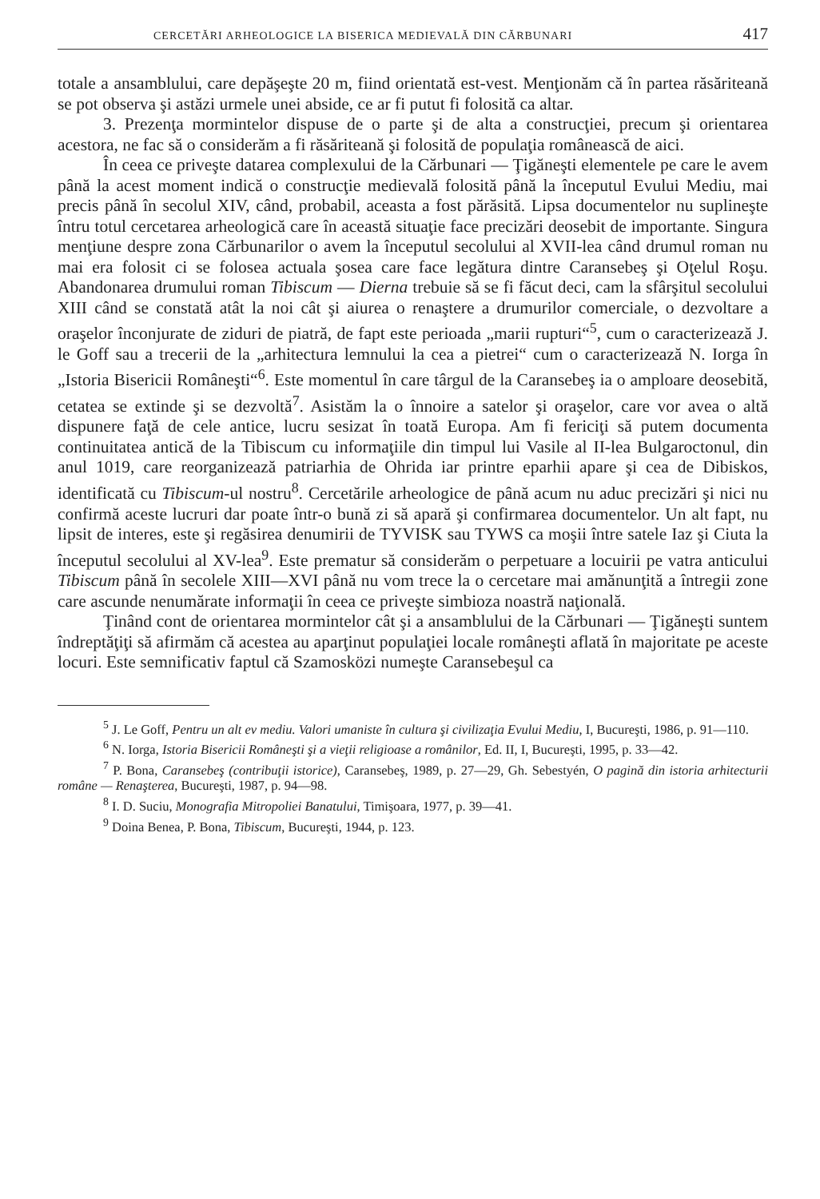CERCETĂRI ARHEOLOGICE LA BISERICA MEDIEVALĂ DIN CĂRBUNARI 417
totale a ansamblului, care depăşeşte 20 m, fiind orientată est-vest. Menţionăm că în partea răsăriteană se pot observa şi astăzi urmele unei abside, ce ar fi putut fi folosită ca altar.
3. Prezenţa mormintelor dispuse de o parte şi de alta a construcţiei, precum şi orientarea acestora, ne fac să o considerăm a fi răsăriteană şi folosită de populaţia românească de aici.
În ceea ce priveşte datarea complexului de la Cărbunari — Ţigăneşti elementele pe care le avem până la acest moment indică o construcţie medievală folosită până la începutul Evului Mediu, mai precis până în secolul XIV, când, probabil, aceasta a fost părăsită. Lipsa documentelor nu suplineşte întru totul cercetarea arheologică care în această situaţie face precizări deosebit de importante. Singura menţiune despre zona Cărbunarilor o avem la începutul secolului al XVII-lea când drumul roman nu mai era folosit ci se folosea actuala şosea care face legătura dintre Caransebeş şi Oţelul Roşu. Abandonarea drumului roman Tibiscum — Dierna trebuie să se fi făcut deci, cam la sfârşitul secolului XIII când se constată atât la noi cât şi aiurea o renaştere a drumurilor comerciale, o dezvoltare a oraşelor înconjurate de ziduri de piatră, de fapt este perioada „marii rupturi“<sup>5</sup>, cum o caracterizează J. le Goff sau a trecerii de la „arhitectura lemnului la cea a pietrei“ cum o caracterizează N. Iorga în „Istoria Bisericii Româneşti“<sup>6</sup>. Este momentul în care târgul de la Caransebeş ia o amploare deosebită, cetatea se extinde şi se dezvoltă<sup>7</sup>. Asistăm la o înnoire a satelor şi oraşelor, care vor avea o altă dispunere faţă de cele antice, lucru sesizat în toată Europa. Am fi fericiţi să putem documenta continuitatea antică de la Tibiscum cu informaţiile din timpul lui Vasile al II-lea Bulgaroctonul, din anul 1019, care reorganizează patriarhia de Ohrida iar printre eparhii apare şi cea de Dibiskos, identificată cu Tibiscum-ul nostru<sup>8</sup>. Cercetările arheologice de până acum nu aduc precizări şi nici nu confirmă aceste lucruri dar poate într-o bună zi să apară şi confirmarea documentelor. Un alt fapt, nu lipsit de interes, este şi regăsirea denumirii de TYVISK sau TYWS ca moşii între satele Iaz şi Ciuta la începutul secolului al XV-lea<sup>9</sup>. Este prematur să considerăm o perpetuare a locuirii pe vatra anticului Tibiscum până în secolele XIII—XVI până nu vom trece la o cercetare mai amănunţită a întregii zone care ascunde nenumărate informaţii în ceea ce priveşte simbioza noastră naţională.
Ţinând cont de orientarea mormintelor cât şi a ansamblului de la Cărbunari — Ţigăneşti suntem îndreptăţiţi să afirmăm că acestea au aparţinut populaţiei locale româneşti aflată în majoritate pe aceste locuri. Este semnificativ faptul că Szamosközi numeşte Caransebeşul ca
<sup>5</sup> J. Le Goff, Pentru un alt ev mediu. Valori umaniste în cultura şi civilizaţia Evului Mediu, I, Bucureşti, 1986, p. 91—110.
<sup>6</sup> N. Iorga, Istoria Bisericii Româneşti şi a vieţii religioase a românilor, Ed. II, I, Bucureşti, 1995, p. 33—42.
<sup>7</sup> P. Bona, Caransebeş (contribuţii istorice), Caransebeş, 1989, p. 27—29, Gh. Sebestyén, O pagină din istoria arhitecturii române — Renaşterea, Bucureşti, 1987, p. 94—98.
<sup>8</sup> I. D. Suciu, Monografia Mitropoliei Banatului, Timişoara, 1977, p. 39—41.
<sup>9</sup> Doina Benea, P. Bona, Tibiscum, Bucureşti, 1944, p. 123.